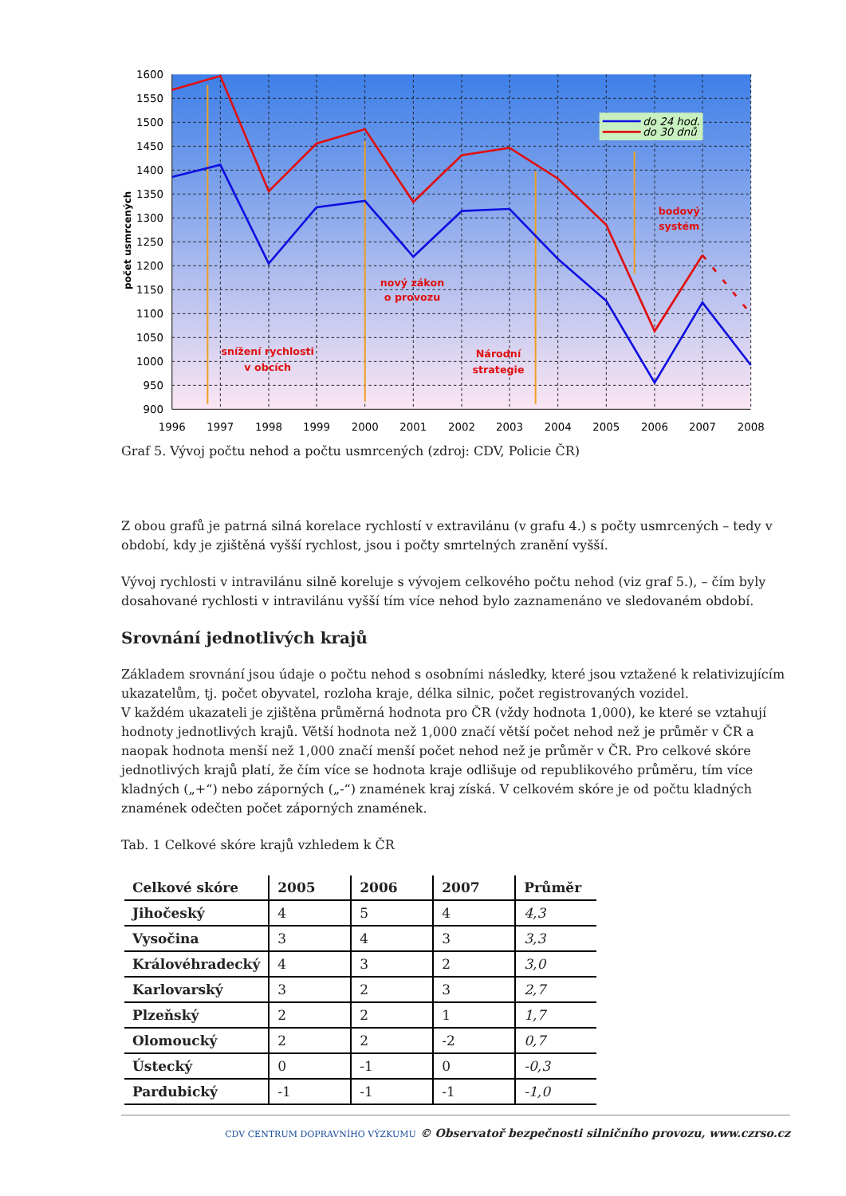do 24 hod.
do 30 dnů
snížení rychlosti
v obcích
nový zákon
o provozu
Národní
strategie
bodový
systém
1600
1550
1500
1450
1400
1350
1300
1250
1200
1150
1100
1050
1000
950
900
1996
1997
1998
1999
2000
2001
2002
2003
2004
2005
2006
2007
2008
počet usmrcených
Graf 5. Vývoj počtu nehod a počtu usmrcených (zdroj: CDV, Policie ČR)
Z obou grafů je patrná silná korelace rychlostí v extravilánu (v grafu 4.) s počty usmrcených – tedy v období, kdy je zjištěná vyšší rychlost, jsou i počty smrtelných zranění vyšší.
Vývoj rychlosti v intravilánu silně koreluje s vývojem celkového počtu nehod (viz graf 5.), – čím byly dosahované rychlosti v intravilánu vyšší tím více nehod bylo zaznamenáno ve sledovaném období.
Srovnání jednotlivých krajů
Základem srovnání jsou údaje o počtu nehod s osobními následky, které jsou vztažené k relativizujícím ukazatelům, tj. počet obyvatel, rozloha kraje, délka silnic, počet registrovaných vozidel.
V každém ukazateli je zjištěna průměrná hodnota pro ČR (vždy hodnota 1,000), ke které se vztahují hodnoty jednotlivých krajů. Větší hodnota než 1,000 značí větší počet nehod než je průměr v ČR a naopak hodnota menší než 1,000 značí menší počet nehod než je průměr v ČR. Pro celkové skóre jednotlivých krajů platí, že čím více se hodnota kraje odlišuje od republikového průměru, tím více kladných („+“) nebo záporných („-“) znamének kraj získá. V celkovém skóre je od počtu kladných znamének odečten počet záporných znamének.
Tab. 1 Celkové skóre krajů vzhledem k ČR
| Celkové skóre | 2005 | 2006 | 2007 | Průměr |
| --- | --- | --- | --- | --- |
| Jihočeský | 4 | 5 | 4 | 4,3 |
| Vysočina | 3 | 4 | 3 | 3,3 |
| Královéhradecký | 4 | 3 | 2 | 3,0 |
| Karlovarský | 3 | 2 | 3 | 2,7 |
| Plzeňský | 2 | 2 | 1 | 1,7 |
| Olomoucký | 2 | 2 | -2 | 0,7 |
| Ústecký | 0 | -1 | 0 | -0,3 |
| Pardubický | -1 | -1 | -1 | -1,0 |
CDV CENTRUM DOPRAVNÍHO VÝZKUMU © Observatoř bezpečnosti silničního provozu, www.czrso.cz